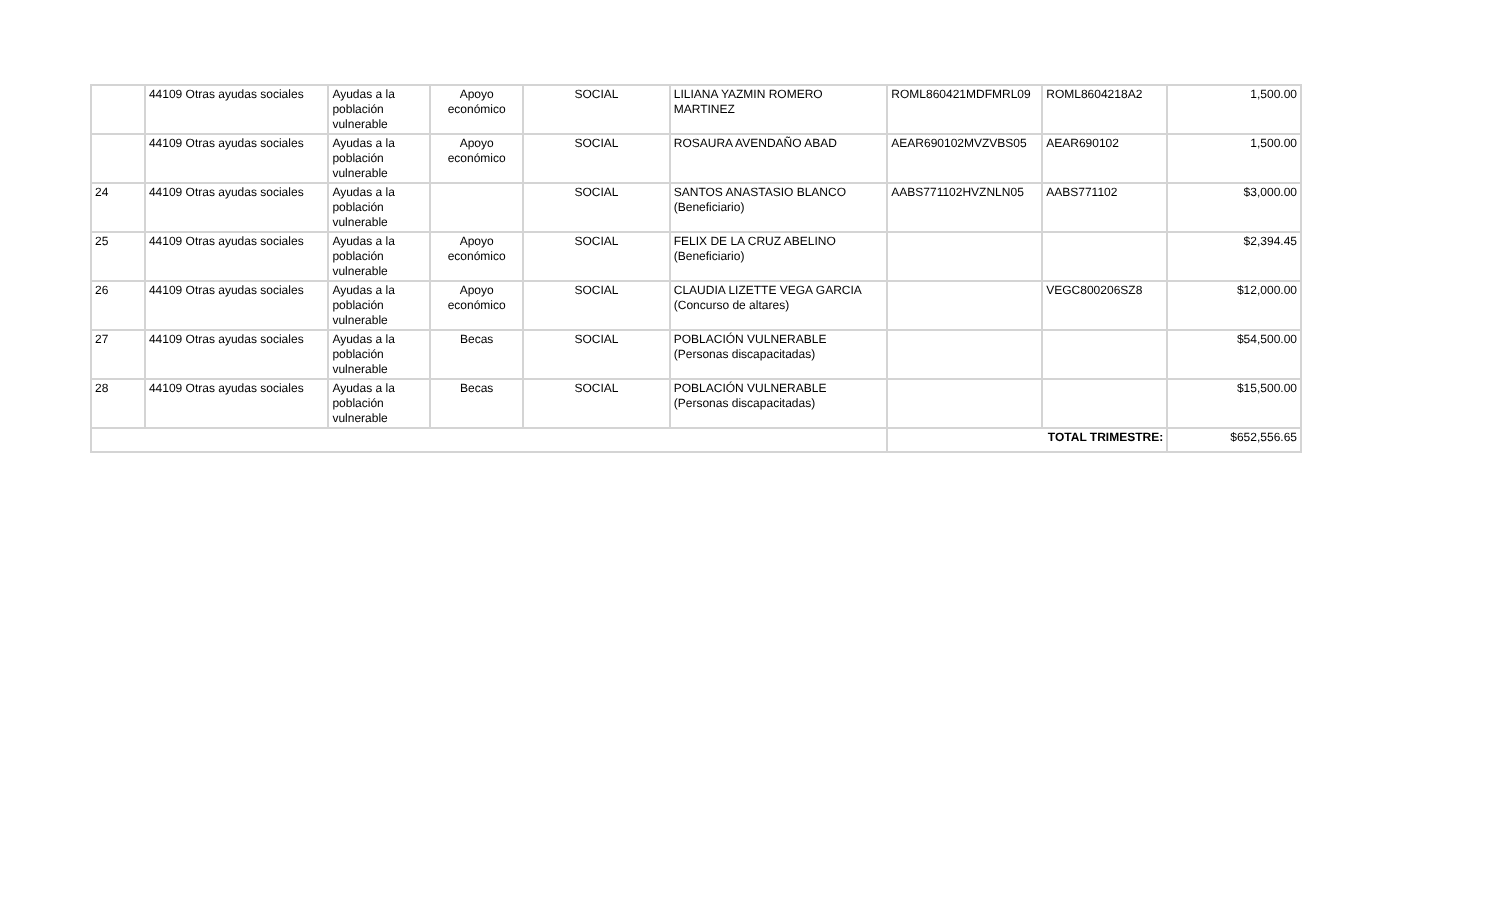| | 44109 Otras ayudas sociales | Ayudas a la población vulnerable | Apoyo económico | SOCIAL | LILIANA YAZMIN ROMERO MARTINEZ | ROML860421MDFMRL09 | ROML8604218A2 | 1,500.00 |
| | 44109 Otras ayudas sociales | Ayudas a la población vulnerable | Apoyo económico | SOCIAL | ROSAURA AVENDAÑO ABAD | AEAR690102MVZVBS05 | AEAR690102 | 1,500.00 |
| 24 | 44109 Otras ayudas sociales | Ayudas a la población vulnerable | | SOCIAL | SANTOS ANASTASIO BLANCO (Beneficiario) | AABS771102HVZNLN05 | AABS771102 | $3,000.00 |
| 25 | 44109 Otras ayudas sociales | Ayudas a la población vulnerable | Apoyo económico | SOCIAL | FELIX DE LA CRUZ ABELINO (Beneficiario) | | | $2,394.45 |
| 26 | 44109 Otras ayudas sociales | Ayudas a la población vulnerable | Apoyo económico | SOCIAL | CLAUDIA LIZETTE VEGA GARCIA (Concurso de altares) | | VEGC800206SZ8 | $12,000.00 |
| 27 | 44109 Otras ayudas sociales | Ayudas a la población vulnerable | Becas | SOCIAL | POBLACIÓN VULNERABLE (Personas discapacitadas) | | | $54,500.00 |
| 28 | 44109 Otras ayudas sociales | Ayudas a la población vulnerable | Becas | SOCIAL | POBLACIÓN VULNERABLE (Personas discapacitadas) | | | $15,500.00 |
| | | | | | | TOTAL TRIMESTRE: | | $652,556.65 |